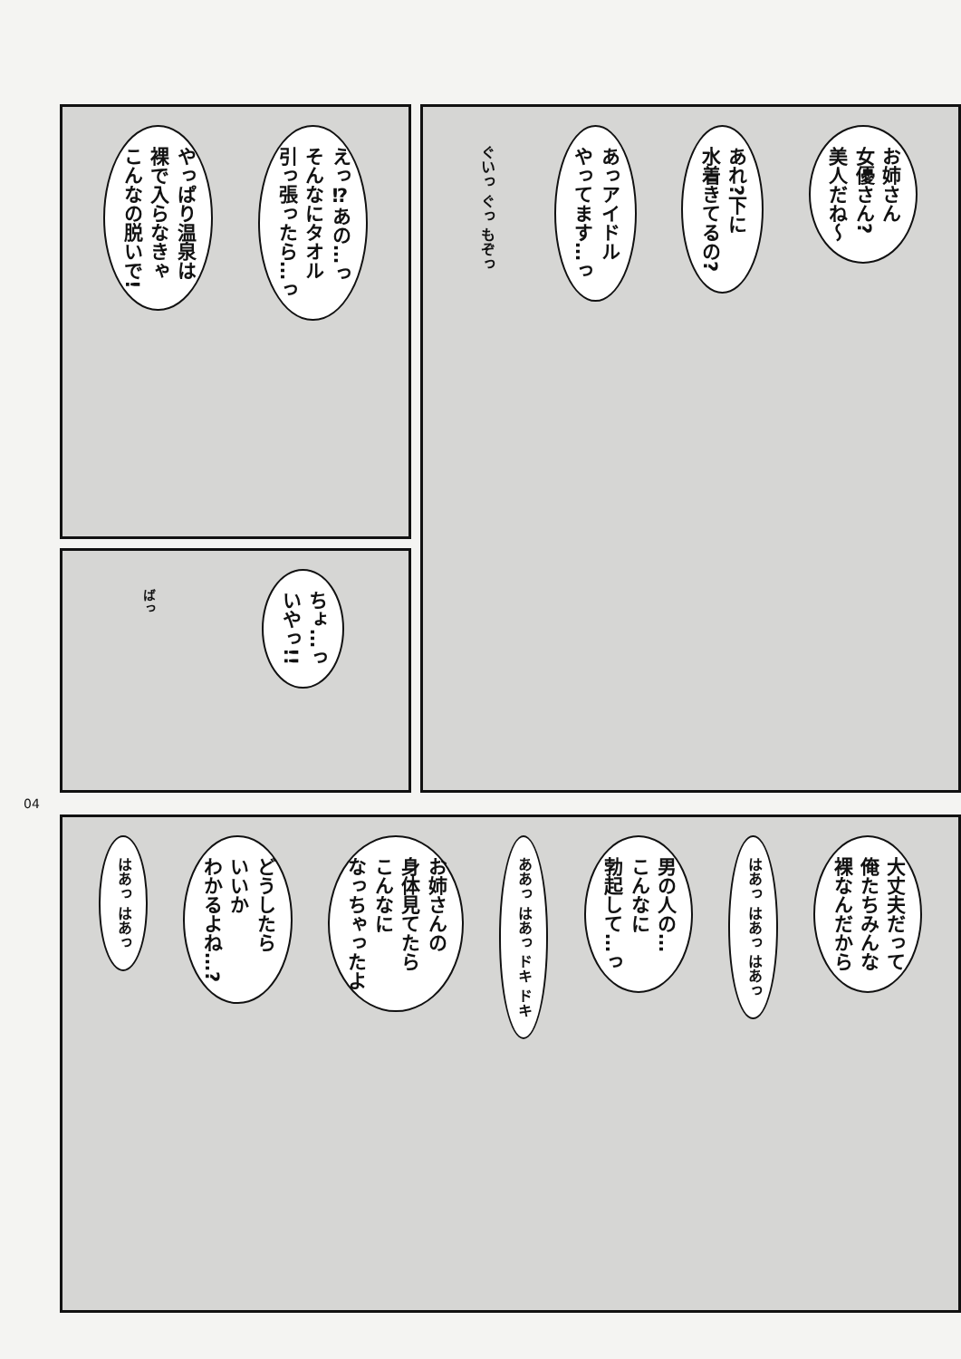えっ⁉あの…っ
そんなにタオル
引っ張ったら…っ
やっぱり温泉は
裸で入らなきゃ
こんなの脱いで!
ちょ…っ
いやっ!!
ばっ
お姉さん
女優さん?
美人だね〜
あれ?下に
水着きてるの?
あっアイドル
やってます…っ
ぐいっ ぐっ もぞっ
04
大丈夫だって
俺たちみんな
裸なんだから
はあっ はあっ はあっ
男の人の…
こんなに
勃起して…っ
ああっ はあっ ドキ ドキ
お姉さんの
身体見てたら
こんなに
なっちゃったよ
どうしたら
いいか
わかるよね…?
はあっ はあっ